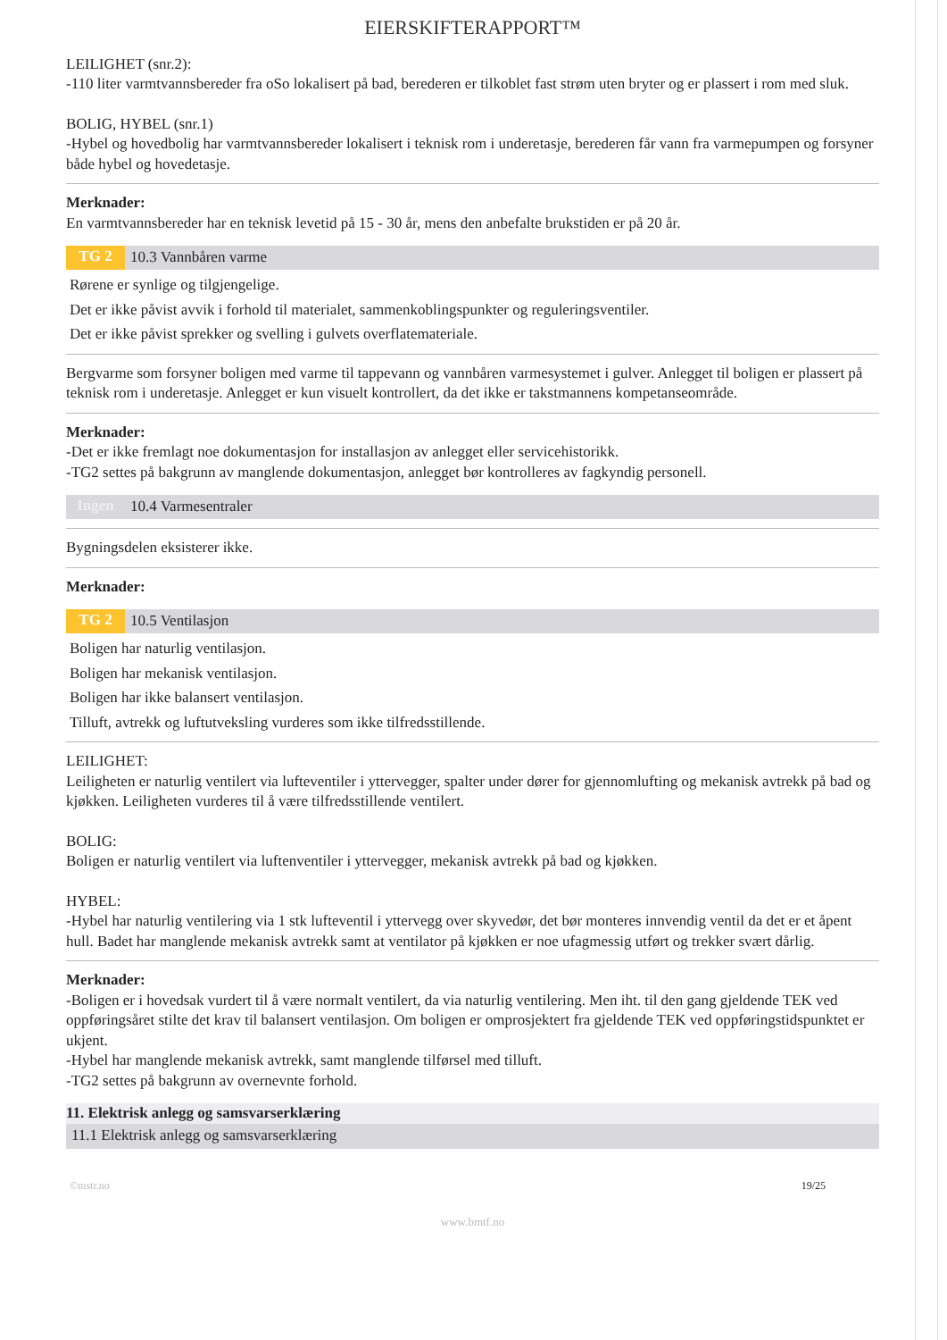EIERSKIFTERAPPORT™
LEILIGHET (snr.2):
-110 liter varmtvannsbereder fra oSo lokalisert på bad, berederen er tilkoblet fast strøm uten bryter og er plassert i rom med sluk.
BOLIG, HYBEL (snr.1)
-Hybel og hovedbolig har varmtvannsbereder lokalisert i teknisk rom i underetasje, berederen får vann fra varmepumpen og forsyner både hybel og hovedetasje.
Merknader:
En varmtvannsbereder har en teknisk levetid på 15 - 30 år, mens den anbefalte brukstiden er på 20 år.
TG 2 10.3 Vannbåren varme
Rørene er synlige og tilgjengelige.
Det er ikke påvist avvik i forhold til materialet, sammenkoblingspunkter og reguleringsventiler.
Det er ikke påvist sprekker og svelling i gulvets overflatemateriale.
Bergvarme som forsyner boligen med varme til tappevann og vannbåren varmesystemet i gulver. Anlegget til boligen er plassert på teknisk rom i underetasje. Anlegget er kun visuelt kontrollert, da det ikke er takstmannens kompetanseområde.
Merknader:
-Det er ikke fremlagt noe dokumentasjon for installasjon av anlegget eller servicehistorikk.
-TG2 settes på bakgrunn av manglende dokumentasjon, anlegget bør kontrolleres av fagkyndig personell.
Ingen 10.4 Varmesentraler
Bygningsdelen eksisterer ikke.
Merknader:
TG 2 10.5 Ventilasjon
Boligen har naturlig ventilasjon.
Boligen har mekanisk ventilasjon.
Boligen har ikke balansert ventilasjon.
Tilluft, avtrekk og luftutveksling vurderes som ikke tilfredsstillende.
LEILIGHET:
Leiligheten er naturlig ventilert via lufteventiler i yttervegger, spalter under dører for gjennomlufting og mekanisk avtrekk på bad og kjøkken. Leiligheten vurderes til å være tilfredsstillende ventilert.
BOLIG:
Boligen er naturlig ventilert via luftenventiler i yttervegger, mekanisk avtrekk på bad og kjøkken.
HYBEL:
-Hybel har naturlig ventilering via 1 stk lufteventil i yttervegg over skyvedør, det bør monteres innvendig ventil da det er et åpent hull. Badet har manglende mekanisk avtrekk samt at ventilator på kjøkken er noe ufagmessig utført og trekker svært dårlig.
Merknader:
-Boligen er i hovedsak vurdert til å være normalt ventilert, da via naturlig ventilering. Men iht. til den gang gjeldende TEK ved oppføringsåret stilte det krav til balansert ventilasjon. Om boligen er omprosjektert fra gjeldende TEK ved oppføringstidspunktet er ukjent.
-Hybel har manglende mekanisk avtrekk, samt manglende tilførsel med tilluft.
-TG2 settes på bakgrunn av overnevnte forhold.
11. Elektrisk anlegg og samsvarserklæring
11.1 Elektrisk anlegg og samsvarserklæring
©mstr.no 19/25
www.bmtf.no